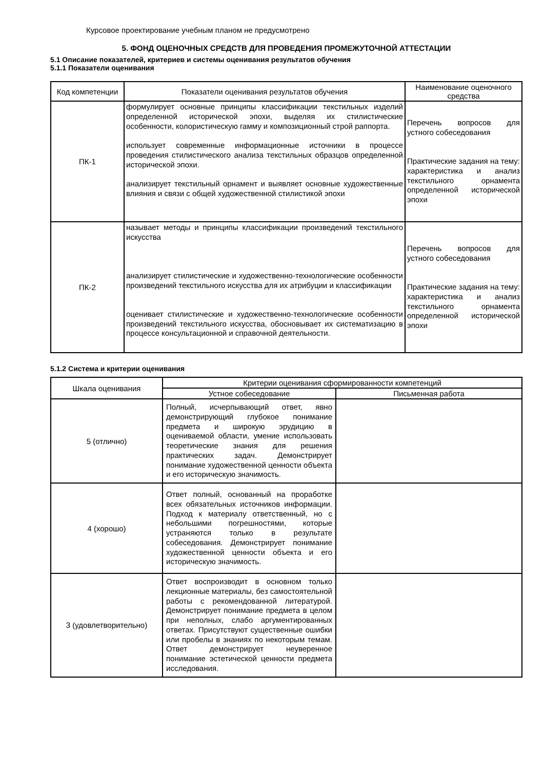Курсовое проектирование учебным планом не предусмотрено
5. ФОНД ОЦЕНОЧНЫХ СРЕДСТВ ДЛЯ ПРОВЕДЕНИЯ ПРОМЕЖУТОЧНОЙ АТТЕСТАЦИИ
5.1 Описание показателей, критериев и системы оценивания результатов обучения
5.1.1 Показатели оценивания
| Код компетенции | Показатели оценивания результатов обучения | Наименование оценочного средства |
| --- | --- | --- |
| ПК-1 | формулирует основные принципы классификации текстильных изделий определенной исторической эпохи, выделяя их стилистические особенности, колористическую гамму и композиционный строй раппорта. использует современные информационные источники в процессе проведения стилистического анализа текстильных образцов определенной исторической эпохи. анализирует текстильный орнамент и выявляет основные художественные влияния и связи с общей художественной стилистикой эпохи | Перечень вопросов для устного собеседования Практические задания на тему: характеристика и анализ текстильного орнамента определенной исторической эпохи |
| ПК-2 | называет методы и принципы классификации произведений текстильного искусства анализирует стилистические и художественно-технологические особенности произведений текстильного искусства для их атрибуции и классификации оценивает стилистические и художественно-технологические особенности произведений текстильного искусства, обосновывает их систематизацию в процессе консультационной и справочной деятельности. | Перечень вопросов для устного собеседования Практические задания на тему: характеристика и анализ текстильного орнамента определенной исторической эпохи |
5.1.2 Система и критерии оценивания
| Шкала оценивания | Критерии оценивания сформированности компетенций | |
| --- | --- | --- |
| | Устное собеседование | Письменная работа |
| 5 (отлично) | Полный, исчерпывающий ответ, явно демонстрирующий глубокое понимание предмета и широкую эрудицию в оцениваемой области, умение использовать теоретические знания для решения практических задач. Демонстрирует понимание художественной ценности объекта и его историческую значимость. | |
| 4 (хорошо) | Ответ полный, основанный на проработке всех обязательных источников информации. Подход к материалу ответственный, но с небольшими погрешностями, которые устраняются только в результате собеседования. Демонстрирует понимание художественной ценности объекта и его историческую значимость. | |
| 3 (удовлетворительно) | Ответ воспроизводит в основном только лекционные материалы, без самостоятельной работы с рекомендованной литературой. Демонстрирует понимание предмета в целом при неполных, слабо аргументированных ответах. Присутствуют существенные ошибки или пробелы в знаниях по некоторым темам. Ответ демонстрирует неуверенное понимание эстетической ценности предмета исследования. | |